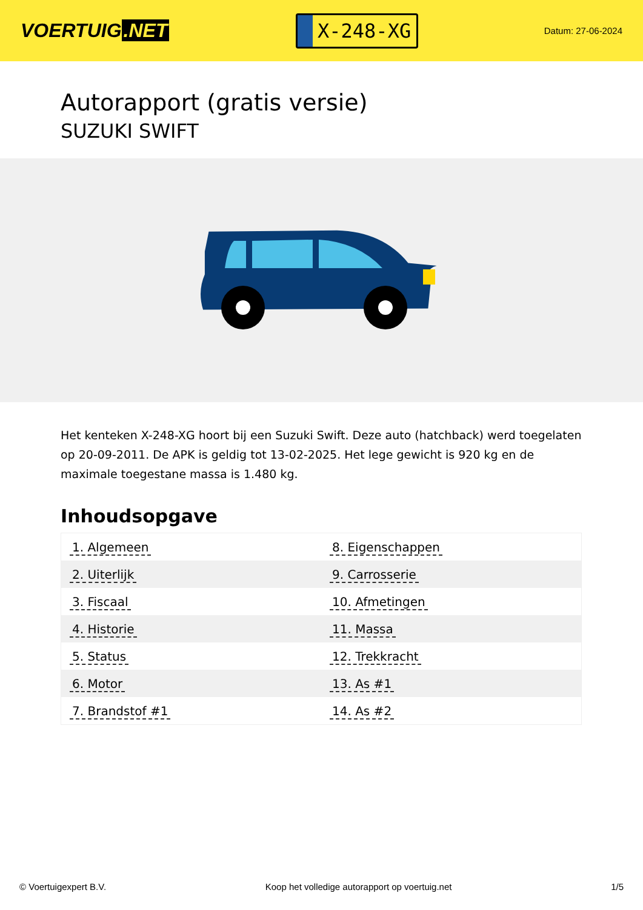VOERTUIG.NET
X-248-XG
Datum: 27-06-2024
Autorapport (gratis versie)
SUZUKI SWIFT
Het kenteken X-248-XG hoort bij een Suzuki Swift. Deze auto (hatchback) werd toegelaten op 20-09-2011. De APK is geldig tot 13-02-2025. Het lege gewicht is 920 kg en de maximale toegestane massa is 1.480 kg.
Inhoudsopgave
| 1. Algemeen | 8. Eigenschappen |
| 2. Uiterlijk | 9. Carrosserie |
| 3. Fiscaal | 10. Afmetingen |
| 4. Historie | 11. Massa |
| 5. Status | 12. Trekkracht |
| 6. Motor | 13. As #1 |
| 7. Brandstof #1 | 14. As #2 |
© Voertuigexpert B.V. Koop het volledige autorapport op voertuig.net
1/5